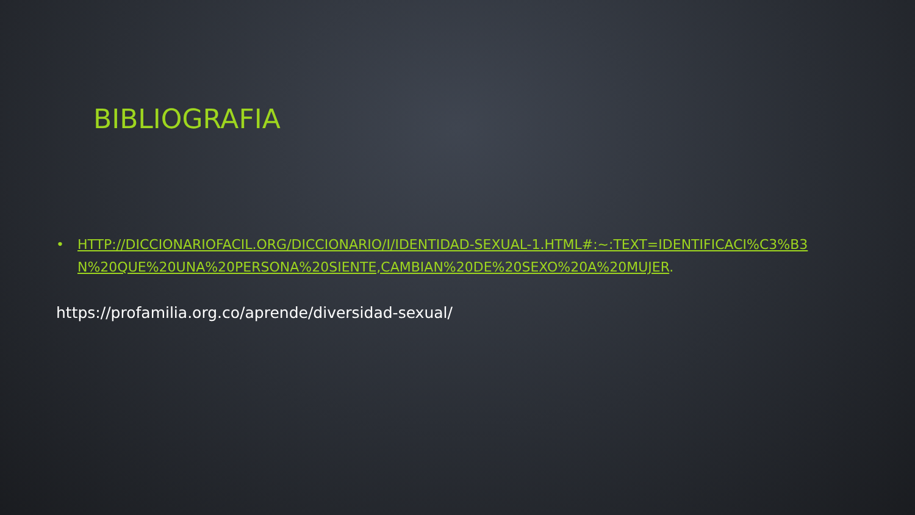BIBLIOGRAFIA
• HTTP://DICCIONARIOFACIL.ORG/DICCIONARIO/I/IDENTIDAD-SEXUAL-1.HTML#:~:TEXT=IDENTIFICACI%C3%B3N%20QUE%20UNA%20PERSONA%20SIENTE,CAMBIAN%20DE%20SEXO%20A%20MUJER.
https://profamilia.org.co/aprende/diversidad-sexual/